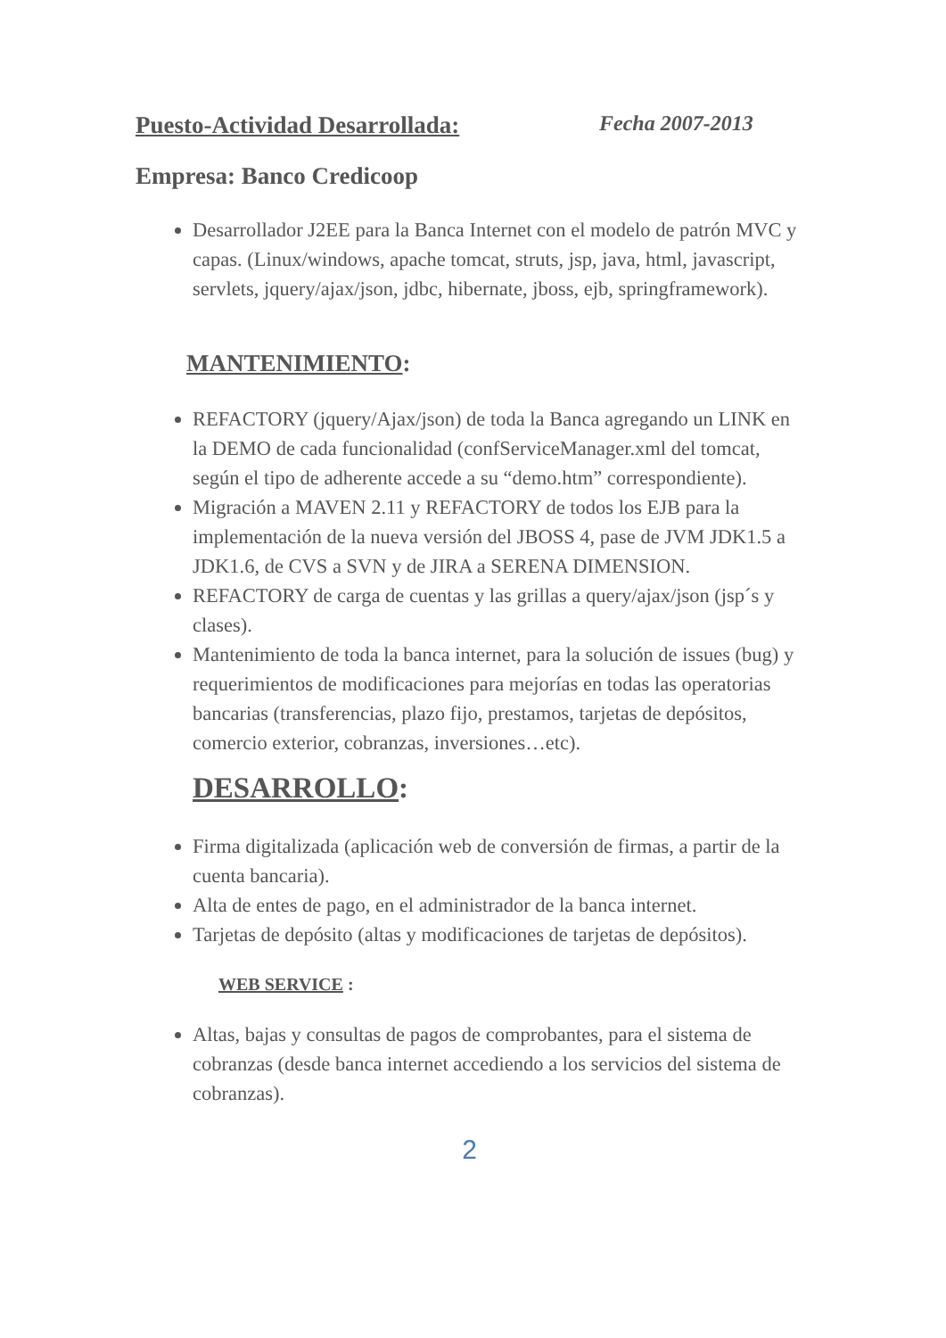Puesto-Actividad Desarrollada: Fecha 2007-2013
Empresa: Banco Credicoop
Desarrollador J2EE para la Banca Internet con el modelo de patrón MVC y capas. (Linux/windows, apache tomcat, struts, jsp, java, html, javascript, servlets, jquery/ajax/json, jdbc, hibernate, jboss, ejb, springframework).
MANTENIMIENTO:
REFACTORY (jquery/Ajax/json) de toda la Banca agregando un LINK en la DEMO de cada funcionalidad (confServiceManager.xml del tomcat, según el tipo de adherente accede a su “demo.htm” correspondiente).
Migración a MAVEN 2.11 y REFACTORY de todos los EJB para la implementación de la nueva versión del JBOSS 4, pase de JVM JDK1.5 a JDK1.6, de CVS a SVN y de JIRA a SERENA DIMENSION.
REFACTORY de carga de cuentas y las grillas a query/ajax/json (jsp´s y clases).
Mantenimiento de toda la banca internet, para la solución de issues (bug) y requerimientos de modificaciones para mejorías en todas las operatorias bancarias (transferencias, plazo fijo, prestamos, tarjetas de depósitos, comercio exterior, cobranzas, inversiones…etc).
DESARROLLO:
Firma digitalizada (aplicación web de conversión de firmas, a partir de la cuenta bancaria).
Alta de entes de pago, en el administrador de la banca internet.
Tarjetas de depósito (altas y modificaciones de tarjetas de depósitos).
WEB SERVICE :
Altas, bajas y consultas de pagos de comprobantes, para el sistema de cobranzas (desde banca internet accediendo a los servicios del sistema de cobranzas).
2